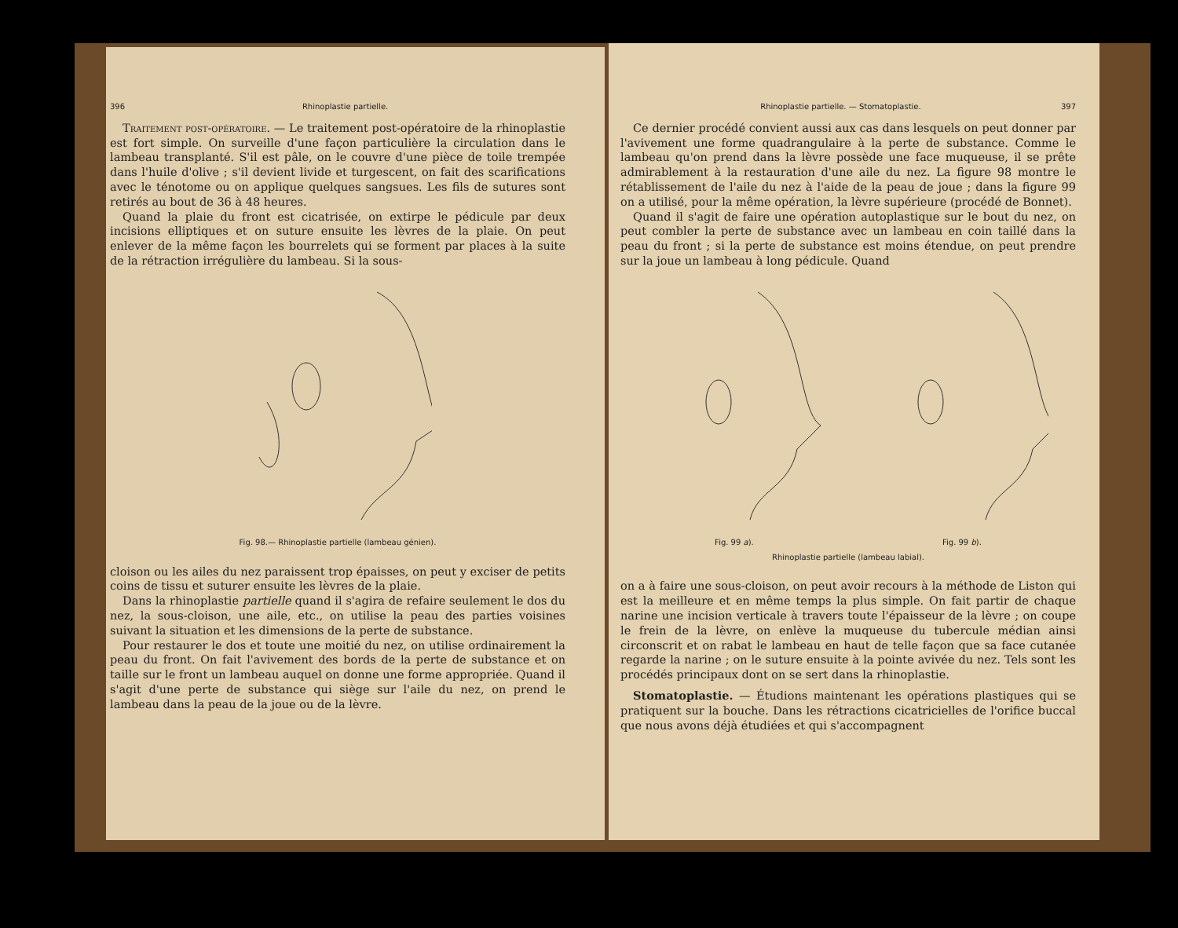396 Rhinoplastie partielle.
Traitement post-opératoire. — Le traitement post-opératoire de la rhinoplastie est fort simple. On surveille d'une façon particulière la circulation dans le lambeau transplanté. S'il est pâle, on le couvre d'une pièce de toile trempée dans l'huile d'olive ; s'il devient livide et turgescent, on fait des scarifications avec le ténotome ou on applique quelques sangsues. Les fils de sutures sont retirés au bout de 36 à 48 heures.
Quand la plaie du front est cicatrisée, on extirpe le pédicule par deux incisions elliptiques et on suture ensuite les lèvres de la plaie. On peut enlever de la même façon les bourrelets qui se forment par places à la suite de la rétraction irrégulière du lambeau. Si la sous-
Fig. 98.— Rhinoplastie partielle (lambeau génien).
cloison ou les ailes du nez paraissent trop épaisses, on peut y exciser de petits coins de tissu et suturer ensuite les lèvres de la plaie.
Dans la rhinoplastie partielle quand il s'agira de refaire seulement le dos du nez, la sous-cloison, une aile, etc., on utilise la peau des parties voisines suivant la situation et les dimensions de la perte de substance.
Pour restaurer le dos et toute une moitié du nez, on utilise ordinairement la peau du front. On fait l'avivement des bords de la perte de substance et on taille sur le front un lambeau auquel on donne une forme appropriée. Quand il s'agit d'une perte de substance qui siège sur l'aile du nez, on prend le lambeau dans la peau de la joue ou de la lèvre.
Rhinoplastie partielle. — Stomatoplastie. 397
Ce dernier procédé convient aussi aux cas dans lesquels on peut donner par l'avivement une forme quadrangulaire à la perte de substance. Comme le lambeau qu'on prend dans la lèvre possède une face muqueuse, il se prête admirablement à la restauration d'une aile du nez. La figure 98 montre le rétablissement de l'aile du nez à l'aide de la peau de joue ; dans la figure 99 on a utilisé, pour la même opération, la lèvre supérieure (procédé de Bonnet).
Quand il s'agit de faire une opération autoplastique sur le bout du nez, on peut combler la perte de substance avec un lambeau en coin taillé dans la peau du front ; si la perte de substance est moins étendue, on peut prendre sur la joue un lambeau à long pédicule. Quand
Fig. 99 a). Fig. 99 b).
Rhinoplastie partielle (lambeau labial).
on a à faire une sous-cloison, on peut avoir recours à la méthode de Liston qui est la meilleure et en même temps la plus simple. On fait partir de chaque narine une incision verticale à travers toute l'épaisseur de la lèvre ; on coupe le frein de la lèvre, on enlève la muqueuse du tubercule médian ainsi circonscrit et on rabat le lambeau en haut de telle façon que sa face cutanée regarde la narine ; on le suture ensuite à la pointe avivée du nez. Tels sont les procédés principaux dont on se sert dans la rhinoplastie.
Stomatoplastie. — Étudions maintenant les opérations plastiques qui se pratiquent sur la bouche. Dans les rétractions cicatricielles de l'orifice buccal que nous avons déjà étudiées et qui s'accompagnent